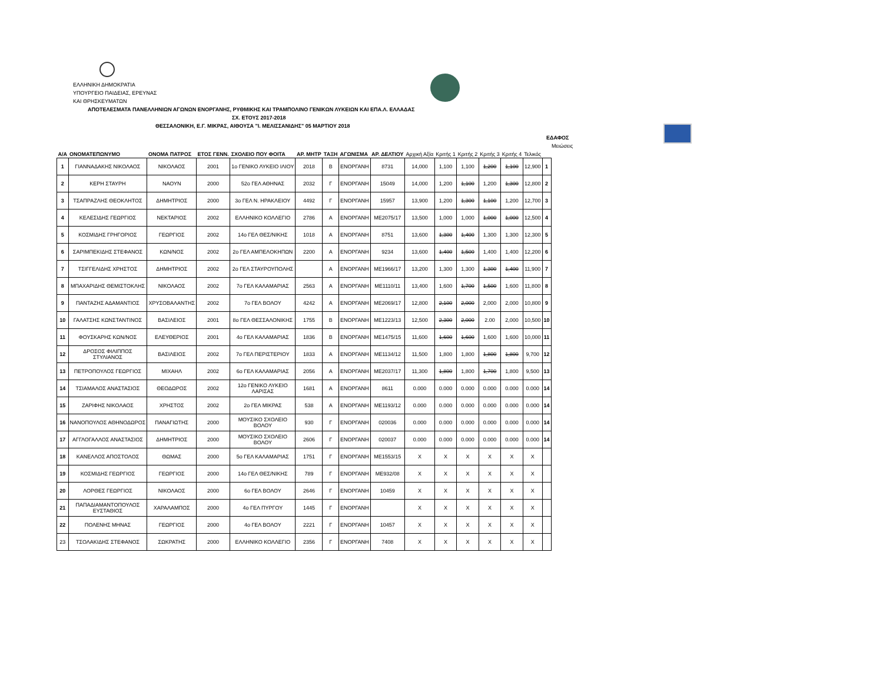ΕΛΛΗΝΙΚΗ ΔΗΜΟΚΡΑΤΙΑ
ΥΠΟΥΡΓΕΙΟ ΠΑΙΔΕΙΑΣ, ΕΡΕΥΝΑΣ
ΚΑΙ ΘΡΗΣΚΕΥΜΑΤΩΝ
ΑΠΟΤΕΛΕΣΜΑΤΑ ΠΑΝΕΛΛΗΝΙΩΝ ΑΓΩΝΩΝ ΕΝΟΡΓΑΝΗΣ, ΡΥΘΜΙΚΗΣ ΚΑΙ ΤΡΑΜΠΟΛΙΝΟ ΓΕΝΙΚΩΝ ΛΥΚΕΙΩΝ ΚΑΙ ΕΠΑ.Λ. ΕΛΛΑΔΑΣ
ΣΧ. ΕΤΟΥΣ 2017-2018
ΘΕΣΣΑΛΟΝΙΚΗ, Ε.Γ. ΜΙΚΡΑΣ, ΑΙΘΟΥΣΑ "Ι. ΜΕΛΙΣΣΑΝΙΔΗΣ" 05 ΜΑΡΤΙΟΥ 2018
ΕΔΑΦΟΣ
Μειώσεις
| Α/Α | ΟΝΟΜΑΤΕΠΩΝΥΜΟ | ΟΝΟΜΑ ΠΑΤΡΟΣ | ΕΤΟΣ ΓΕΝΝ. | ΣΧΟΛΕΙΟ ΠΟΥ ΦΟΙΤΑ | ΑΡ. ΜΗΤΡ | ΤΑΞΗ | ΑΓΩΝΙΣΜΑ | ΑΡ. ΔΕΛΤΙΟΥ | Αρχική Αξία | Κριτής 1 | Κριτής 2 | Κριτής 3 | Κριτής 4 | Τελικός | |
| --- | --- | --- | --- | --- | --- | --- | --- | --- | --- | --- | --- | --- | --- | --- | --- |
| 1 | ΓΙΑΝΝΑΔΑΚΗΣ ΝΙΚΟΛΑΟΣ | ΝΙΚΟΛΑΟΣ | 2001 | 1ο ΓΕΝΙΚΟ ΛΥΚΕΙΟ ΙΛΙΟΥ | 2018 | Β | ΕΝΟΡΓΑΝΗ | 8731 | 14,000 | 1,100 | 1,100 | 1,200 | 1,100 | 12,900 | 1 |
| 2 | ΚΕΡΗ ΣΤΑΥΡΗ | ΝΑΟΥΝ | 2000 | 52ο ΓΕΛ ΑΘΗΝΑΣ | 2032 | Γ | ΕΝΟΡΓΑΝΗ | 15049 | 14,000 | 1,200 | 1,100 | 1,200 | 1,300 | 12,800 | 2 |
| 3 | ΤΣΑΠΡΑΖΛΗΣ ΘΕΟΚΛΗΤΟΣ | ΔΗΜΗΤΡΙΟΣ | 2000 | 3ο ΓΕΛ Ν. ΗΡΑΚΛΕΙΟΥ | 4492 | Γ | ΕΝΟΡΓΑΝΗ | 15957 | 13,900 | 1,200 | 1,300 | 1,100 | 1,200 | 12,700 | 3 |
| 4 | ΚΕΛΕΣΙΔΗΣ ΓΕΩΡΓΙΟΣ | ΝΕΚΤΑΡΙΟΣ | 2002 | ΕΛΛΗΝΙΚΟ ΚΟΛΛΕΓΙΟ | 2786 | Α | ΕΝΟΡΓΑΝΗ | ΜΕ2075/17 | 13,500 | 1,000 | 1,000 | 1,000 | 1,000 | 12,500 | 4 |
| 5 | ΚΟΣΜΙΔΗΣ ΓΡΗΓΟΡΙΟΣ | ΓΕΩΡΓΙΟΣ | 2002 | 14ο ΓΕΛ ΘΕΣ/ΝΙΚΗΣ | 1018 | Α | ΕΝΟΡΓΑΝΗ | 8751 | 13,600 | 1,300 | 1,400 | 1,300 | 1,300 | 12,300 | 5 |
| 6 | ΣΑΡΙΜΠΕΚΙΔΗΣ ΣΤΕΦΑΝΟΣ | ΚΩΝ/ΝΟΣ | 2002 | 2ο ΓΕΛ ΑΜΠΕΛΟΚΗΠΩΝ | 2200 | Α | ΕΝΟΡΓΑΝΗ | 9234 | 13,600 | 1,400 | 1,500 | 1,400 | 1,400 | 12,200 | 6 |
| 7 | ΤΣΙΓΓΕΛΙΔΗΣ ΧΡΗΣΤΟΣ | ΔΗΜΗΤΡΙΟΣ | 2002 | 2ο ΓΕΛ ΣΤΑΥΡΟΥΠΟΛΗΣ | | Α | ΕΝΟΡΓΑΝΗ | ΜΕ1966/17 | 13,200 | 1,300 | 1,300 | 1,300 | 1,400 | 11,900 | 7 |
| 8 | ΜΠΑΧΑΡΙΔΗΣ ΘΕΜΙΣΤΟΚΛΗΣ | ΝΙΚΟΛΑΟΣ | 2002 | 7ο ΓΕΛ ΚΑΛΑΜΑΡΙΑΣ | 2563 | Α | ΕΝΟΡΓΑΝΗ | ΜΕ1110/11 | 13,400 | 1,600 | 1,700 | 1,500 | 1,600 | 11,800 | 8 |
| 9 | ΠΑΝΤΑΖΗΣ ΑΔΑΜΑΝΤΙΟΣ | ΧΡΥΣΟΒΑΛΑΝΤΗΣ | 2002 | 7ο ΓΕΛ ΒΟΛΟΥ | 4242 | Α | ΕΝΟΡΓΑΝΗ | ΜΕ2069/17 | 12,800 | 2,100 | 2,000 | 2,000 | 2,000 | 10,800 | 9 |
| 10 | ΓΑΛΑΤΣΗΣ ΚΩΝΣΤΑΝΤΙΝΟΣ | ΒΑΣΙΛΕΙΟΣ | 2001 | 8ο ΓΕΛ ΘΕΣΣΑΛΟΝΙΚΗΣ | 1755 | Β | ΕΝΟΡΓΑΝΗ | ΜΕ1223/13 | 12,500 | 2,300 | 2,000 | 2.00 | 2,000 | 10,500 | 10 |
| 11 | ΦΟΥΣΚΑΡΗΣ ΚΩΝ/ΝΟΣ | ΕΛΕΥΘΕΡΙΟΣ | 2001 | 4ο ΓΕΛ ΚΑΛΑΜΑΡΙΑΣ | 1836 | Β | ΕΝΟΡΓΑΝΗ | ΜΕ1475/15 | 11,600 | 1,600 | 1,600 | 1,600 | 1,600 | 10,000 | 11 |
| 12 | ΔΡΟΣΟΣ ΦΙΛΙΠΠΟΣ ΣΤΥΛΙΑΝΟΣ | ΒΑΣΙΛΕΙΟΣ | 2002 | 7ο ΓΕΛ ΠΕΡΙΣΤΕΡΙΟΥ | 1833 | Α | ΕΝΟΡΓΑΝΗ | ΜΕ1134/12 | 11,500 | 1,800 | 1,800 | 1,800 | 1,800 | 9,700 | 12 |
| 13 | ΠΕΤΡΟΠΟΥΛΟΣ ΓΕΩΡΓΙΟΣ | ΜΙΧΑΗΛ | 2002 | 6ο ΓΕΛ ΚΑΛΑΜΑΡΙΑΣ | 2056 | Α | ΕΝΟΡΓΑΝΗ | ΜΕ2037/17 | 11,300 | 1,800 | 1,800 | 1,700 | 1,800 | 9,500 | 13 |
| 14 | ΤΣΙΑΜΑΛΟΣ ΑΝΑΣΤΑΣΙΟΣ | ΘΕΟΔΩΡΟΣ | 2002 | 12ο ΓΕΝΙΚΟ ΛΥΚΕΙΟ ΛΑΡΙΣΑΣ | 1681 | Α | ΕΝΟΡΓΑΝΗ | 8611 | 0.000 | 0.000 | 0.000 | 0.000 | 0.000 | 0.000 | 14 |
| 15 | ΖΑΡΙΦΗΣ ΝΙΚΟΛΑΟΣ | ΧΡΗΣΤΟΣ | 2002 | 2ο ΓΕΛ ΜΙΚΡΑΣ | 538 | Α | ΕΝΟΡΓΑΝΗ | ΜΕ1193/12 | 0.000 | 0.000 | 0.000 | 0.000 | 0.000 | 0.000 | 14 |
| 16 | ΝΑΝΟΠΟΥΛΟΣ ΑΘΗΝΟΔΩΡΟΣ | ΠΑΝΑΓΙΩΤΗΣ | 2000 | ΜΟΥΣΙΚΟ ΣΧΟΛΕΙΟ ΒΟΛΟΥ | 930 | Γ | ΕΝΟΡΓΑΝΗ | 020036 | 0.000 | 0.000 | 0.000 | 0.000 | 0.000 | 0.000 | 14 |
| 17 | ΑΓΓΛΟΓΑΛΛΟΣ ΑΝΑΣΤΑΣΙΟΣ | ΔΗΜΗΤΡΙΟΣ | 2000 | ΜΟΥΣΙΚΟ ΣΧΟΛΕΙΟ ΒΟΛΟΥ | 2606 | Γ | ΕΝΟΡΓΑΝΗ | 020037 | 0.000 | 0.000 | 0.000 | 0.000 | 0.000 | 0.000 | 14 |
| 18 | ΚΑΝΕΛΛΟΣ ΑΠΟΣΤΟΛΟΣ | ΘΩΜΑΣ | 2000 | 5ο ΓΕΛ ΚΑΛΑΜΑΡΙΑΣ | 1751 | Γ | ΕΝΟΡΓΑΝΗ | ΜΕ1553/15 | X | X | X | X | X | X | |
| 19 | ΚΟΣΜΙΔΗΣ ΓΕΩΡΓΙΟΣ | ΓΕΩΡΓΙΟΣ | 2000 | 14ο ΓΕΛ ΘΕΣ/ΝΙΚΗΣ | 789 | Γ | ΕΝΟΡΓΑΝΗ | ΜΕ932/08 | X | X | X | X | X | X | |
| 20 | ΛΟΡΘΕΣ ΓΕΩΡΓΙΟΣ | ΝΙΚΟΛΑΟΣ | 2000 | 6ο ΓΕΛ ΒΟΛΟΥ | 2646 | Γ | ΕΝΟΡΓΑΝΗ | 10459 | X | X | X | X | X | X | |
| 21 | ΠΑΠΑΔΙΑΜΑΝΤΟΠΟΥΛΟΣ ΕΥΣΤΑΘΙΟΣ | ΧΑΡΑΛΑΜΠΟΣ | 2000 | 4ο ΓΕΛ ΠΥΡΓΟΥ | 1445 | Γ | ΕΝΟΡΓΑΝΗ | | X | X | X | X | X | X | |
| 22 | ΠΟΛΕΝΗΣ ΜΗΝΑΣ | ΓΕΩΡΓΙΟΣ | 2000 | 4ο ΓΕΛ ΒΟΛΟΥ | 2221 | Γ | ΕΝΟΡΓΑΝΗ | 10457 | X | X | X | X | X | X | |
| 23 | ΤΣΟΛΑΚΙΔΗΣ ΣΤΕΦΑΝΟΣ | ΣΩΚΡΑΤΗΣ | 2000 | ΕΛΛΗΝΙΚΟ ΚΟΛΛΕΓΙΟ | 2356 | Γ | ΕΝΟΡΓΑΝΗ | 7408 | X | X | X | X | X | X | |